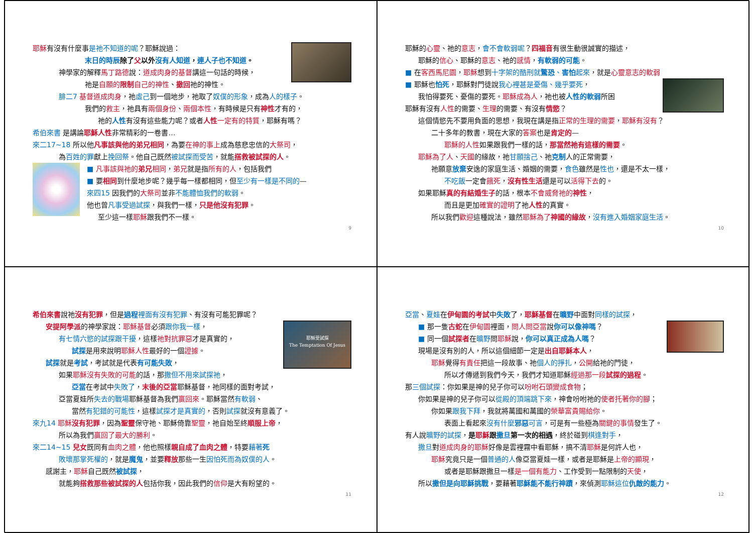耶穌有沒有什麼事是祂不知道的呢？耶穌說過：
末日的時辰除了父以外沒有人知道，連人子也不知道。
神學家的解釋馬丁路德說：道成肉身的基督講這一句話的時候，
祂是自願的限制自己的神性、撤回祂的神性。
腓二7 基督道成肉身，祂虛己到一個地步，祂取了奴僕的形象，成為人的樣子。
我們的救主，祂具有兩個身份、兩個本性，有時候是只有神性才有的，
祂的人性有沒有這些能力呢？或者人性 一定有的特質，耶穌有嗎？
希伯來書 是講論耶穌人性非常精彩的一卷書…
來二17~18 所以他凡事該與他的弟兄相同，為要在神的事上成為慈悲忠信的大祭司，
為百姓的罪獻上挽回祭。他自己既然被試探而受苦，就能搭救被試探的人。
■ 凡事該與祂的弟兄相同，弟兄就是指所有的人，包括我們
■ 要相同到什麼地步呢？幾乎每一樣都相同，但至少有一樣是不同的—
來四15 因我們的大祭司並非不能體恤我們的軟弱。
他也曾凡事受過試探，與我們一樣，只是他沒有犯罪。
至少這一樣耶穌跟我們不一樣。
9
耶穌的心靈、祂的意志，會不會軟弱呢？四福音有很生動很誠實的描述，
耶穌的信心、耶穌的意志、祂的感情，有軟弱的可能。
■ 在客西馬尼園，耶穌想到十字架的酷刑就驚恐、害怕起來，就是心靈意志的軟弱
■ 耶穌也怕死，耶穌對門徒說我心裡甚是憂傷、幾乎要死，
我怕得要死、憂傷的要死。耶穌成為人，祂也被人性的軟弱所困
耶穌有沒有人性的需要、生理的需要、有沒有情慾？
這個情慾先不要用負面的思想，我現在講是指正常的生理的需要，耶穌有沒有？
二十多年的教書，現在大家的答案也是肯定的—
耶穌的人性如果跟我們一樣的話，那當然祂有這樣的需要。
耶穌為了人、天國的緣故，祂甘願捨己、祂克制人的正常需要，
祂願意放棄安逸的家庭生活、婚姻的需要，食色雖然是性也，還是不太一樣，
不吃飯一定會餓死，沒有性生活還是可以活得下去的。
如果耶穌真的有結婚生子的話，根本不會威脅祂的神性，
而且是更加確實的證明了祂人性的真實。
所以我們歡迎這種說法，雖然耶穌為了神國的緣故，沒有進入婚姻家庭生活。
10
希伯來書說祂沒有犯罪，但是過程 裡面有沒有犯罪、有沒有可能犯罪呢？
耶穌受試探
The Temptation Of Jesus
安提阿學派的神學家說：耶穌基督必須跟你我一樣，
有七情六慾的試探跟干擾，這樣祂對抗罪惡才是真實的，
試探是用來說明耶穌人性最好的一個證據。
試探就是考試，考試就是代表有可能失敗，
如果耶穌沒有失敗的可能的話，那撒但不用來試探祂，
亞當在考試中失敗了，末後的亞當耶穌基督，祂同樣的面對考試，
亞當夏娃所失去的戰場耶穌基督為我們贏回來。耶穌當然有軟弱、
當然有犯錯的可能性，這樣試探才是真實的，否則試探就沒有意義了。
來九14 耶穌沒有犯罪，因為聖靈保守祂、耶穌倚靠聖靈，祂自始至終順服上帝，
所以為我們贏回了最大的勝利。
來二14~15 兒女既同有血肉之體，他也照樣親自成了血肉之體，特要藉著死
敗壞那掌死權的，就是魔鬼，並要釋放那些一生因怕死而為奴僕的人。
感謝主，耶穌自己既然被試探，
就能夠搭救那些被試探的人包括你我，因此我們的信仰是大有盼望的。
11
亞當、夏娃在伊甸園的考試中失敗了，耶穌基督在曠野中面對同樣的試探，
■ 那一隻古蛇在伊甸園裡面，問人問亞當說你可以像神嗎？
■ 同一個試探者在曠野問耶穌說，你可以真正成為人嗎？
現場是沒有別的人，所以這個細節一定是出自耶穌本人，
耶穌覺得有責任把這一段故事、祂個人的掙扎，公開給祂的門徒，
所以才傳遞到我們今天，我們才知道耶穌經過那一段試探的過程。
那三個試探：你如果是神的兒子你可以吩咐石頭變成食物；
你如果是神的兒子你可以從殿的頂端跳下來，神會吩咐祂的使者托著你的腳；
你如果跟我下拜，我就將萬國和萬國的榮華富貴賜給你。
表面上看起來沒有什麼邪惡可言，可是有一些極為關鍵的事情發生了。
有人說曠野的試探，是耶穌跟撒旦第一次的相遇，終於碰到棋逢對手，
撒旦對道成肉身的耶穌好像是雲裡霧中看耶穌，搞不清耶穌是何許人也，
耶穌究竟只是一個普通的人像亞當夏娃一樣，或者是耶穌是上帝的顯現，
或者是耶穌跟撒旦一樣是一個有能力、工作受到一點限制的天使，
所以撒但是向耶穌挑戰，要藉著耶穌能不能行神蹟，來偵測耶穌這位仇敵的能力。
12